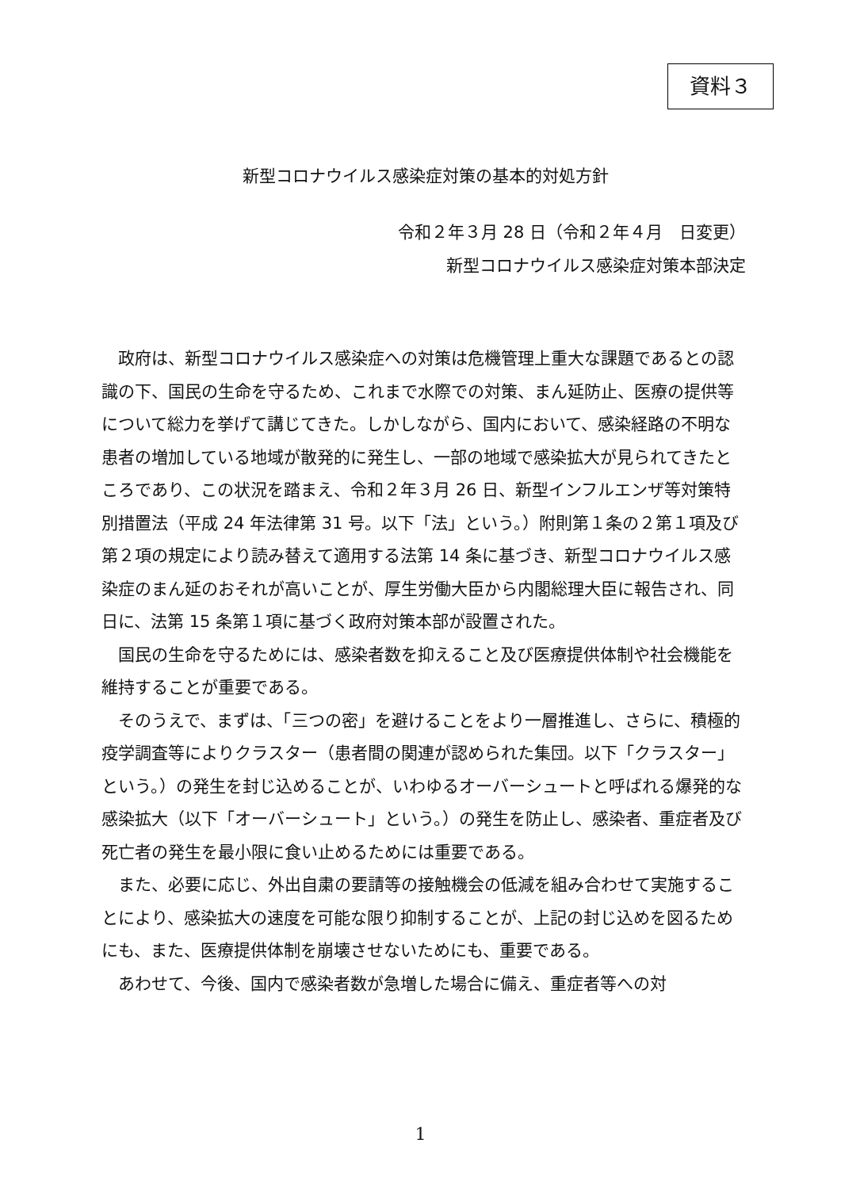資料３
新型コロナウイルス感染症対策の基本的対処方針
令和２年３月 28 日（令和２年４月　日変更）
新型コロナウイルス感染症対策本部決定
政府は、新型コロナウイルス感染症への対策は危機管理上重大な課題であるとの認識の下、国民の生命を守るため、これまで水際での対策、まん延防止、医療の提供等について総力を挙げて講じてきた。しかしながら、国内において、感染経路の不明な患者の増加している地域が散発的に発生し、一部の地域で感染拡大が見られてきたところであり、この状況を踏まえ、令和２年３月 26 日、新型インフルエンザ等対策特別措置法（平成 24 年法律第 31 号。以下「法」という。）附則第１条の２第１項及び第２項の規定により読み替えて適用する法第 14 条に基づき、新型コロナウイルス感染症のまん延のおそれが高いことが、厚生労働大臣から内閣総理大臣に報告され、同日に、法第 15 条第１項に基づく政府対策本部が設置された。
国民の生命を守るためには、感染者数を抑えること及び医療提供体制や社会機能を維持することが重要である。
そのうえで、まずは、「三つの密」を避けることをより一層推進し、さらに、積極的疫学調査等によりクラスター（患者間の関連が認められた集団。以下「クラスター」という。）の発生を封じ込めることが、いわゆるオーバーシュートと呼ばれる爆発的な感染拡大（以下「オーバーシュート」という。）の発生を防止し、感染者、重症者及び死亡者の発生を最小限に食い止めるためには重要である。
また、必要に応じ、外出自粛の要請等の接触機会の低減を組み合わせて実施することにより、感染拡大の速度を可能な限り抑制することが、上記の封じ込めを図るためにも、また、医療提供体制を崩壊させないためにも、重要である。
あわせて、今後、国内で感染者数が急増した場合に備え、重症者等への対
1